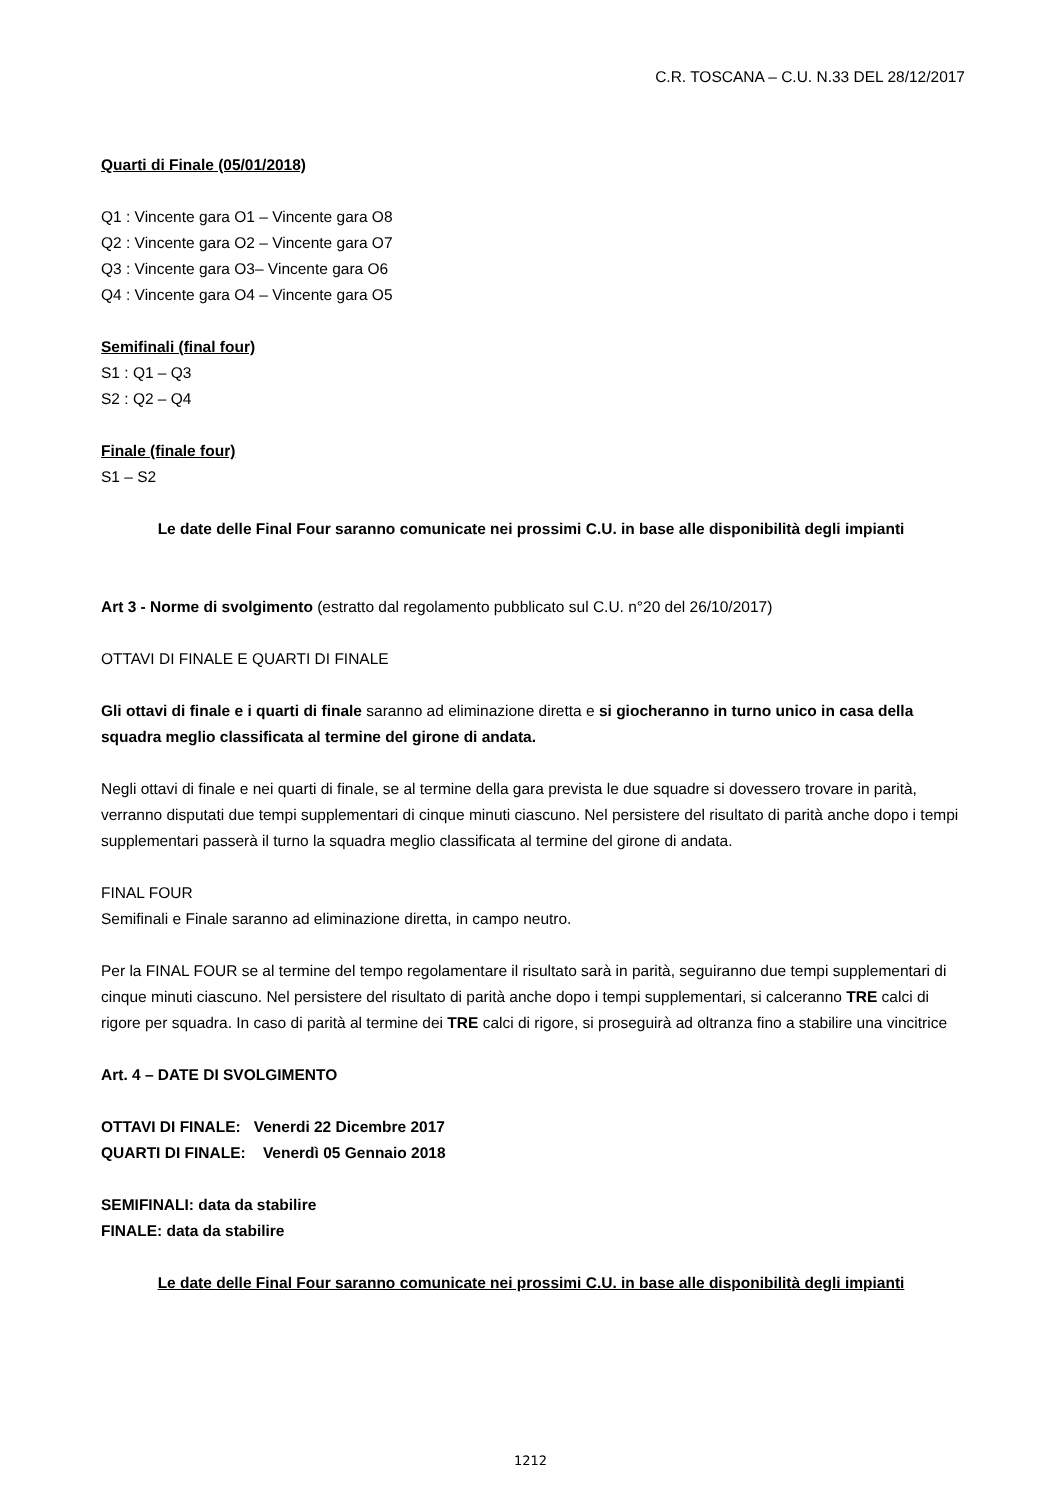C.R. TOSCANA – C.U. N.33 DEL 28/12/2017
Quarti di Finale (05/01/2018)
Q1 : Vincente gara O1 – Vincente gara O8
Q2 : Vincente gara O2 – Vincente gara O7
Q3 : Vincente gara O3– Vincente gara O6
Q4 : Vincente gara O4 – Vincente gara O5
Semifinali (final four)
S1 : Q1 – Q3
S2 : Q2 – Q4
Finale (finale four)
S1 – S2
Le date delle Final Four saranno comunicate nei prossimi C.U. in base alle disponibilità degli impianti
Art 3 - Norme di svolgimento (estratto dal regolamento pubblicato sul C.U. n°20 del 26/10/2017)
OTTAVI DI FINALE E QUARTI DI FINALE
Gli ottavi di finale e i quarti di finale saranno ad eliminazione diretta e si giocheranno in turno unico in casa della squadra meglio classificata al termine del girone di andata.
Negli ottavi di finale e nei quarti di finale, se al termine della gara prevista le due squadre si dovessero trovare in parità, verranno disputati due tempi supplementari di cinque minuti ciascuno. Nel persistere del risultato di parità anche dopo i tempi supplementari passerà il turno la squadra meglio classificata al termine del girone di andata.
FINAL FOUR
Semifinali e Finale saranno ad eliminazione diretta, in campo neutro.
Per la FINAL FOUR se al termine del tempo regolamentare il risultato sarà in parità, seguiranno due tempi supplementari di cinque minuti ciascuno. Nel persistere del risultato di parità anche dopo i tempi supplementari, si calceranno TRE calci di rigore per squadra. In caso di parità al termine dei TRE calci di rigore, si proseguirà ad oltranza fino a stabilire una vincitrice
Art. 4 – DATE DI SVOLGIMENTO
OTTAVI DI FINALE: Venerdi 22 Dicembre 2017
QUARTI DI FINALE: Venerdì 05 Gennaio 2018
SEMIFINALI: data da stabilire
FINALE: data da stabilire
Le date delle Final Four saranno comunicate nei prossimi C.U. in base alle disponibilità degli impianti
1212